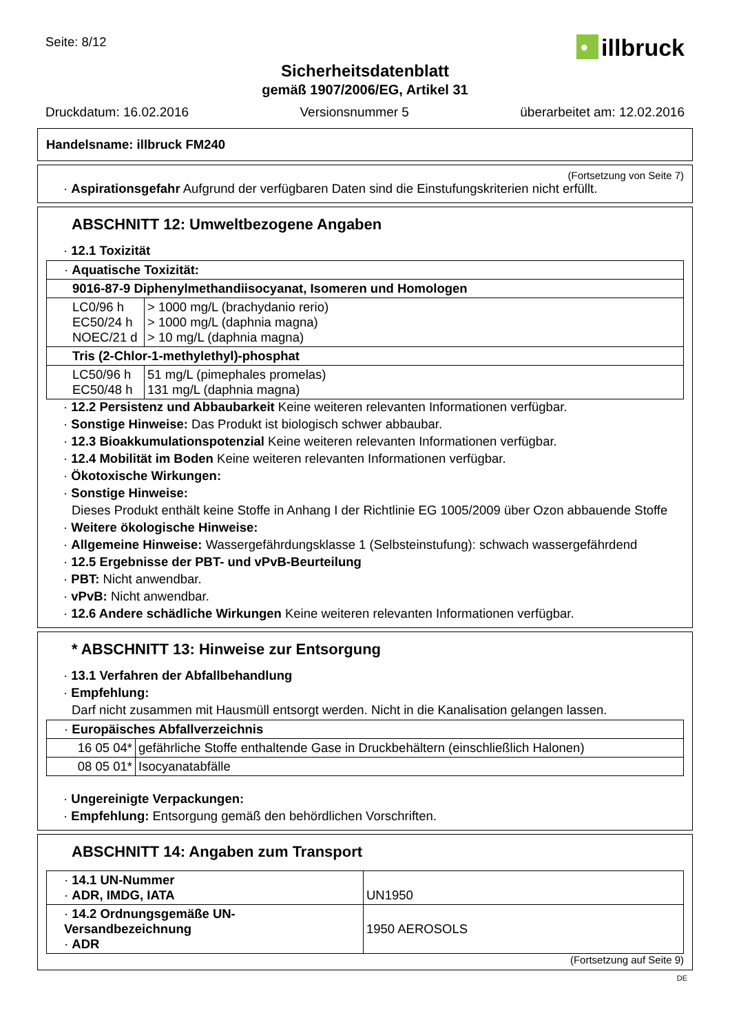Seite: 8/12
•
illbruck
Sicherheitsdatenblatt
gemäß 1907/2006/EG, Artikel 31
Druckdatum: 16.02.2016 Versionsnummer 5 überarbeitet am: 12.02.2016
Handelsname: illbruck FM240
(Fortsetzung von Seite 7)
· Aspirationsgefahr Aufgrund der verfügbaren Daten sind die Einstufungskriterien nicht erfüllt.
ABSCHNITT 12: Umweltbezogene Angaben
· 12.1 Toxizität
| · Aquatische Toxizität: | |
| 9016-87-9 Diphenylmethandiisocyanat, Isomeren und Homologen | |
| LC0/96 h EC50/24 h NOEC/21 d | > 1000 mg/L (brachydanio rerio) > 1000 mg/L (daphnia magna) > 10 mg/L (daphnia magna) |
| Tris (2-Chlor-1-methylethyl)-phosphat | |
| LC50/96 h EC50/48 h | 51 mg/L (pimephales promelas) 131 mg/L (daphnia magna) |
· 12.2 Persistenz und Abbaubarkeit Keine weiteren relevanten Informationen verfügbar.
· Sonstige Hinweise: Das Produkt ist biologisch schwer abbaubar.
· 12.3 Bioakkumulationspotenzial Keine weiteren relevanten Informationen verfügbar.
· 12.4 Mobilität im Boden Keine weiteren relevanten Informationen verfügbar.
· Ökotoxische Wirkungen:
· Sonstige Hinweise:
Dieses Produkt enthält keine Stoffe in Anhang I der Richtlinie EG 1005/2009 über Ozon abbauende Stoffe
· Weitere ökologische Hinweise:
· Allgemeine Hinweise: Wassergefährdungsklasse 1 (Selbsteinstufung): schwach wassergefährdend
· 12.5 Ergebnisse der PBT- und vPvB-Beurteilung
· PBT: Nicht anwendbar.
· vPvB: Nicht anwendbar.
· 12.6 Andere schädliche Wirkungen Keine weiteren relevanten Informationen verfügbar.
* ABSCHNITT 13: Hinweise zur Entsorgung
· 13.1 Verfahren der Abfallbehandlung
· Empfehlung:
Darf nicht zusammen mit Hausmüll entsorgt werden. Nicht in die Kanalisation gelangen lassen.
| · Europäisches Abfallverzeichnis | |
| 16 05 04* | gefährliche Stoffe enthaltende Gase in Druckbehältern (einschließlich Halonen) |
| 08 05 01* | Isocyanatabfälle |
· Ungereinigte Verpackungen:
· Empfehlung: Entsorgung gemäß den behördlichen Vorschriften.
ABSCHNITT 14: Angaben zum Transport
| · 14.1 UN-Nummer · ADR, IMDG, IATA | UN1950 |
| · 14.2 Ordnungsgemäße UN-Versandbezeichnung · ADR | 1950 AEROSOLS |
(Fortsetzung auf Seite 9)
DE